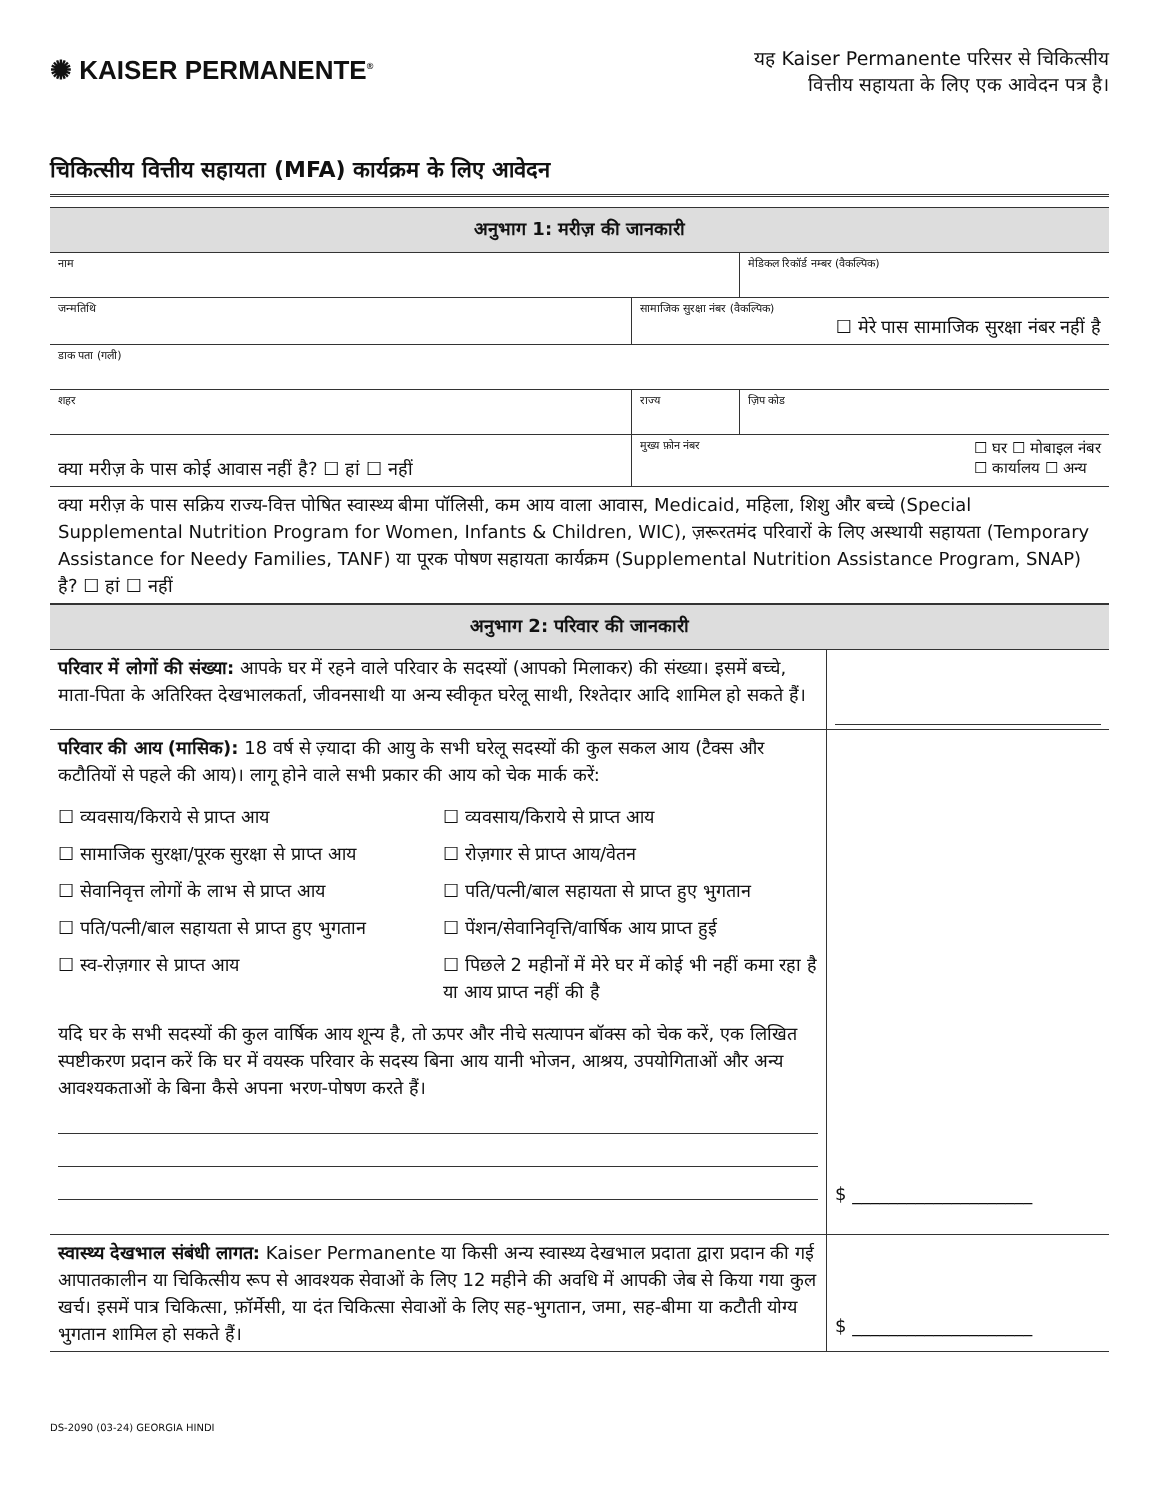✺ KAISER PERMANENTE<sup>®</sup>
यह Kaiser Permanente परिसर से चिकित्सीय
वित्तीय सहायता के लिए एक आवेदन पत्र है।
चिकित्सीय वित्तीय सहायता (MFA) कार्यक्रम के लिए आवेदन
| अनुभाग 1: मरीज़ की जानकारी | | | |
| नाम | | | मेडिकल रिकॉर्ड नम्बर (वैकल्पिक) |
| जन्मतिथि | सामाजिक सुरक्षा नंबर (वैकल्पिक) ☐ मेरे पास सामाजिक सुरक्षा नंबर नहीं है | | |
| डाक पता (गली) | | | |
| शहर | | राज्य | ज़िप कोड |
| क्या मरीज़ के पास कोई आवास नहीं है? ☐ हां ☐ नहीं | | मुख्य फ़ोन नंबर ☐ घर ☐ मोबाइल नंबर ☐ कार्यालय ☐ अन्य | |
| क्या मरीज़ के पास सक्रिय राज्य-वित्त पोषित स्वास्थ्य बीमा पॉलिसी, कम आय वाला आवास, Medicaid, महिला, शिशु और बच्चे (Special Supplemental Nutrition Program for Women, Infants & Children, WIC), ज़रूरतमंद परिवारों के लिए अस्थायी सहायता (Temporary Assistance for Needy Families, TANF) या पूरक पोषण सहायता कार्यक्रम (Supplemental Nutrition Assistance Program, SNAP) है? ☐ हां ☐ नहीं | | | |
| अनुभाग 2: परिवार की जानकारी | |
| परिवार में लोगों की संख्या: आपके घर में रहने वाले परिवार के सदस्यों (आपको मिलाकर) की संख्या। इसमें बच्चे, माता-पिता के अतिरिक्त देखभालकर्ता, जीवनसाथी या अन्य स्वीकृत घरेलू साथी, रिश्तेदार आदि शामिल हो सकते हैं। | |
| परिवार की आय (मासिक): 18 वर्ष से ज़्यादा की आयु के सभी घरेलू सदस्यों की कुल सकल आय (टैक्स और कटौतियों से पहले की आय)। लागू होने वाले सभी प्रकार की आय को चेक मार्क करें: ☐ व्यवसाय/किराये से प्राप्त आय ☐ व्यवसाय/किराये से प्राप्त आय ☐ सामाजिक सुरक्षा/पूरक सुरक्षा से प्राप्त आय ☐ रोज़गार से प्राप्त आय/वेतन ☐ सेवानिवृत्त लोगों के लाभ से प्राप्त आय ☐ पति/पत्नी/बाल सहायता से प्राप्त हुए भुगतान ☐ पति/पत्नी/बाल सहायता से प्राप्त हुए भुगतान ☐ पेंशन/सेवानिवृत्ति/वार्षिक आय प्राप्त हुई ☐ स्व-रोज़गार से प्राप्त आय ☐ पिछले 2 महीनों में मेरे घर में कोई भी नहीं कमा रहा है या आय प्राप्त नहीं की है यदि घर के सभी सदस्यों की कुल वार्षिक आय शून्य है, तो ऊपर और नीचे सत्यापन बॉक्स को चेक करें, एक लिखित स्पष्टीकरण प्रदान करें कि घर में वयस्क परिवार के सदस्य बिना आय यानी भोजन, आश्रय, उपयोगिताओं और अन्य आवश्यकताओं के बिना कैसे अपना भरण-पोषण करते हैं। | $ ____________________ |
| स्वास्थ्य देखभाल संबंधी लागत: Kaiser Permanente या किसी अन्य स्वास्थ्य देखभाल प्रदाता द्वारा प्रदान की गई आपातकालीन या चिकित्सीय रूप से आवश्यक सेवाओं के लिए 12 महीने की अवधि में आपकी जेब से किया गया कुल खर्च। इसमें पात्र चिकित्सा, फ़ॉर्मेसी, या दंत चिकित्सा सेवाओं के लिए सह-भुगतान, जमा, सह-बीमा या कटौती योग्य भुगतान शामिल हो सकते हैं। | $ ____________________ |
DS-2090 (03-24) GEORGIA HINDI